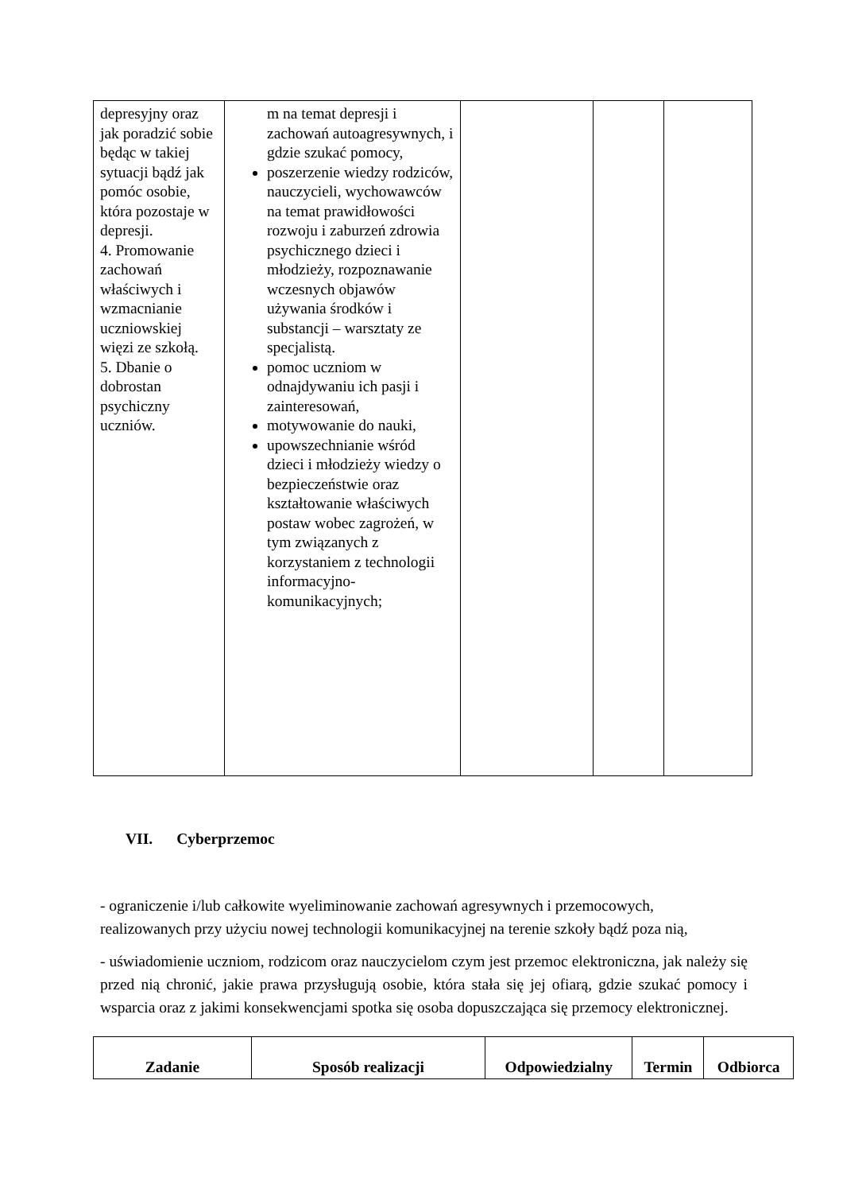| depresyjny oraz jak poradzić sobie będąc w takiej sytuacji bądź jak pomóc osobie, która pozostaje w depresji. 4. Promowanie zachowań właściwych i wzmacnianie uczniowskiej więzi ze szkołą. 5. Dbanie o dobrostan psychiczny uczniów. | m na temat depresji i zachowań autoagresywnych, i gdzie szukać pomocy, poszerzenie wiedzy rodziców, nauczycieli, wychowawców na temat prawidłowości rozwoju i zaburzeń zdrowia psychicznego dzieci i młodzieży, rozpoznawanie wczesnych objawów używania środków i substancji – warsztaty ze specjalistą. pomoc uczniom w odnajdywaniu ich pasji i zainteresowań, motywowanie do nauki, upowszechnianie wśród dzieci i młodzieży wiedzy o bezpieczeństwie oraz kształtowanie właściwych postaw wobec zagrożeń, w tym związanych z korzystaniem z technologii informacyjno-komunikacyjnych; | | | |
VII. Cyberprzemoc
- ograniczenie i/lub całkowite wyeliminowanie zachowań agresywnych i przemocowych, realizowanych przy użyciu nowej technologii komunikacyjnej na terenie szkoły bądź poza nią,
- uświadomienie uczniom, rodzicom oraz nauczycielom czym jest przemoc elektroniczna, jak należy się przed nią chronić, jakie prawa przysługują osobie, która stała się jej ofiarą, gdzie szukać pomocy i wsparcia oraz z jakimi konsekwencjami spotka się osoba dopuszczająca się przemocy elektronicznej.
| Zadanie | Sposób realizacji | Odpowiedzialny | Termin | Odbiorca |
| --- | --- | --- | --- | --- |